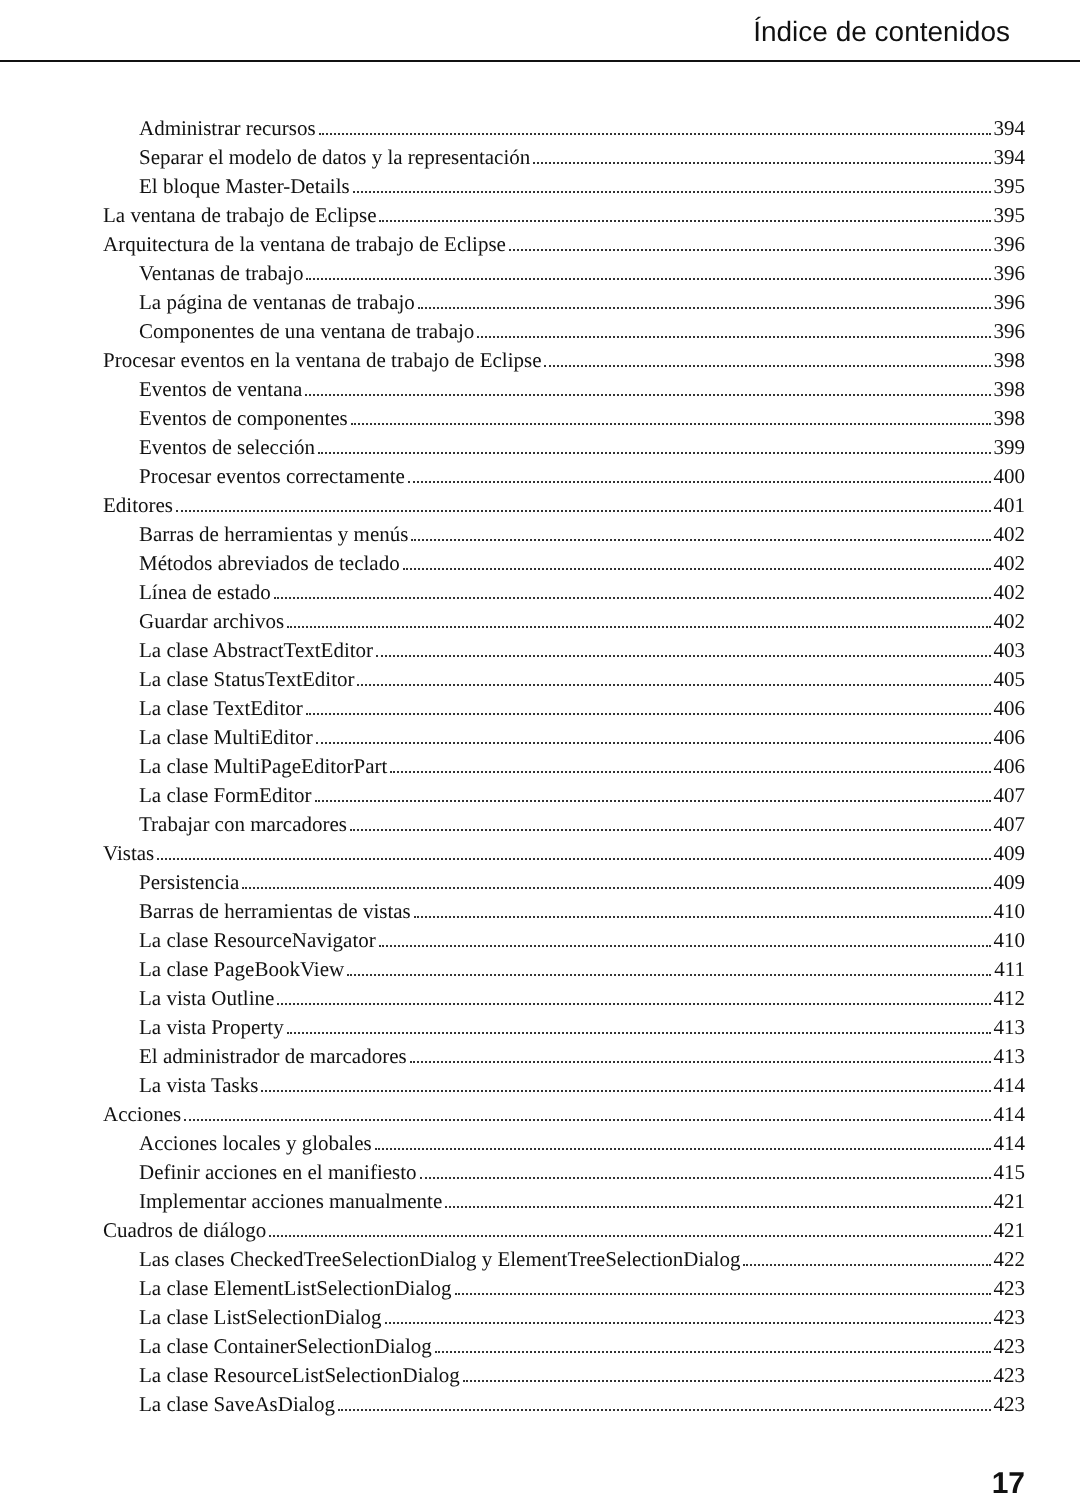Índice de contenidos
Administrar recursos 394
Separar el modelo de datos y la representación 394
El bloque Master-Details 395
La ventana de trabajo de Eclipse 395
Arquitectura de la ventana de trabajo de Eclipse 396
Ventanas de trabajo 396
La página de ventanas de trabajo 396
Componentes de una ventana de trabajo 396
Procesar eventos en la ventana de trabajo de Eclipse 398
Eventos de ventana 398
Eventos de componentes 398
Eventos de selección 399
Procesar eventos correctamente 400
Editores 401
Barras de herramientas y menús 402
Métodos abreviados de teclado 402
Línea de estado 402
Guardar archivos 402
La clase AbstractTextEditor 403
La clase StatusTextEditor 405
La clase TextEditor 406
La clase MultiEditor 406
La clase MultiPageEditorPart 406
La clase FormEditor 407
Trabajar con marcadores 407
Vistas 409
Persistencia 409
Barras de herramientas de vistas 410
La clase ResourceNavigator 410
La clase PageBookView 411
La vista Outline 412
La vista Property 413
El administrador de marcadores 413
La vista Tasks 414
Acciones 414
Acciones locales y globales 414
Definir acciones en el manifiesto 415
Implementar acciones manualmente 421
Cuadros de diálogo 421
Las clases CheckedTreeSelectionDialog y ElementTreeSelectionDialog 422
La clase ElementListSelectionDialog 423
La clase ListSelectionDialog 423
La clase ContainerSelectionDialog 423
La clase ResourceListSelectionDialog 423
La clase SaveAsDialog 423
17